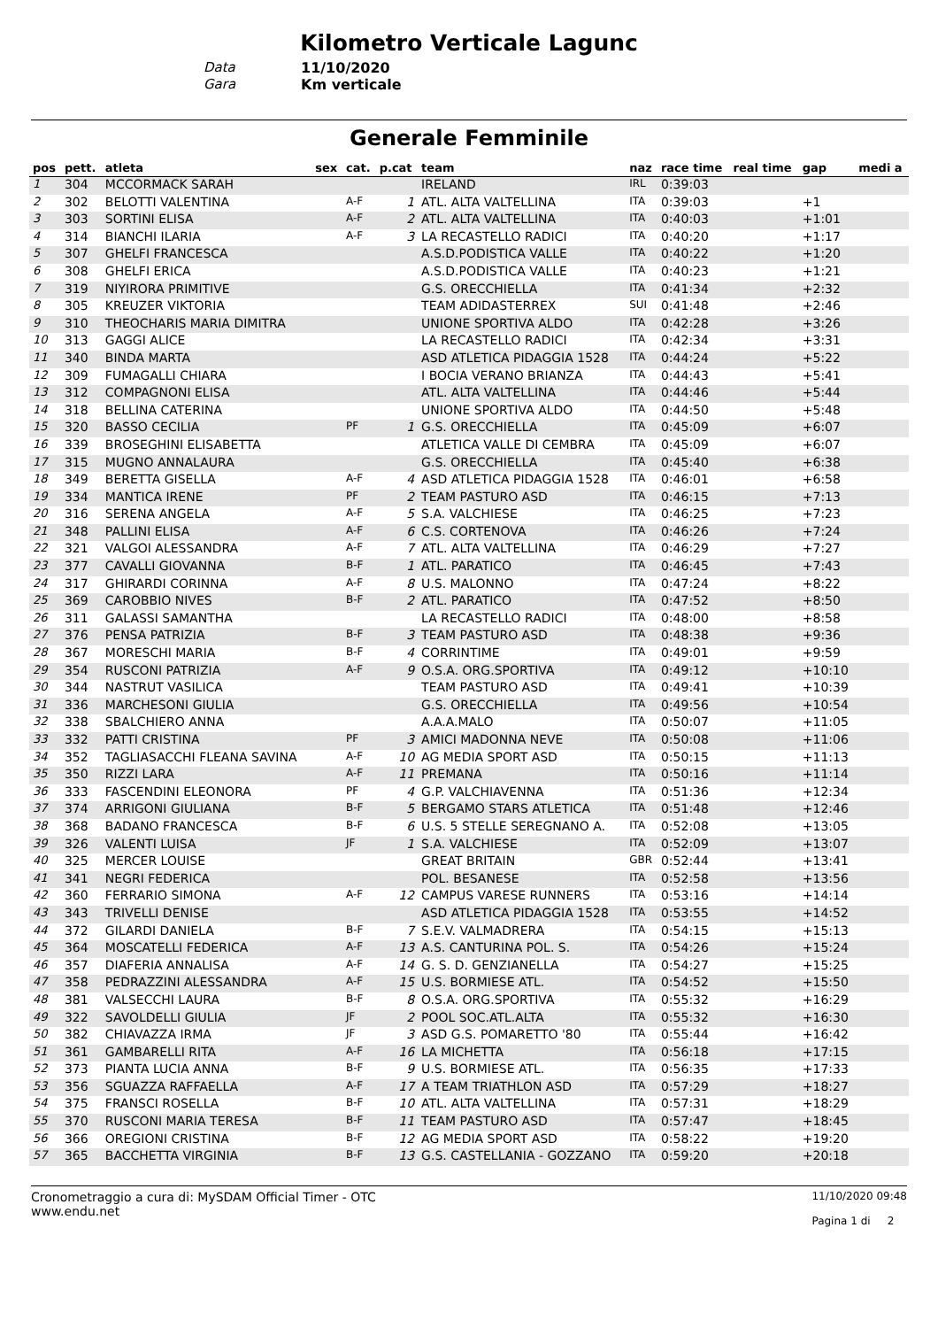Kilometro Verticale Lagunc
Data 11/10/2020
Gara Km verticale
Generale Femminile
| pos | pett. | atleta | sex | cat. | p.cat | team | naz | race time | real time | gap | medi a |
| --- | --- | --- | --- | --- | --- | --- | --- | --- | --- | --- | --- |
| 1 | 304 | MCCORMACK SARAH | | | | IRELAND | IRL | 0:39:03 | | | |
| 2 | 302 | BELOTTI VALENTINA | | A-F | 1 | ATL. ALTA VALTELLINA | ITA | 0:39:03 | | +1 | |
| 3 | 303 | SORTINI ELISA | | A-F | 2 | ATL. ALTA VALTELLINA | ITA | 0:40:03 | | +1:01 | |
| 4 | 314 | BIANCHI ILARIA | | A-F | 3 | LA RECASTELLO RADICI | ITA | 0:40:20 | | +1:17 | |
| 5 | 307 | GHELFI FRANCESCA | | | | A.S.D.PODISTICA VALLE | ITA | 0:40:22 | | +1:20 | |
| 6 | 308 | GHELFI ERICA | | | | A.S.D.PODISTICA VALLE | ITA | 0:40:23 | | +1:21 | |
| 7 | 319 | NIYIRORA PRIMITIVE | | | | G.S. ORECCHIELLA | ITA | 0:41:34 | | +2:32 | |
| 8 | 305 | KREUZER VIKTORIA | | | | TEAM ADIDASTERREX | SUI | 0:41:48 | | +2:46 | |
| 9 | 310 | THEOCHARIS MARIA DIMITRA | | | | UNIONE SPORTIVA ALDO | ITA | 0:42:28 | | +3:26 | |
| 10 | 313 | GAGGI ALICE | | | | LA RECASTELLO RADICI | ITA | 0:42:34 | | +3:31 | |
| 11 | 340 | BINDA MARTA | | | | ASD ATLETICA PIDAGGIA 1528 | ITA | 0:44:24 | | +5:22 | |
| 12 | 309 | FUMAGALLI CHIARA | | | | I BOCIA VERANO BRIANZA | ITA | 0:44:43 | | +5:41 | |
| 13 | 312 | COMPAGNONI ELISA | | | | ATL. ALTA VALTELLINA | ITA | 0:44:46 | | +5:44 | |
| 14 | 318 | BELLINA CATERINA | | | | UNIONE SPORTIVA ALDO | ITA | 0:44:50 | | +5:48 | |
| 15 | 320 | BASSO CECILIA | | PF | 1 | G.S. ORECCHIELLA | ITA | 0:45:09 | | +6:07 | |
| 16 | 339 | BROSEGHINI ELISABETTA | | | | ATLETICA VALLE DI CEMBRA | ITA | 0:45:09 | | +6:07 | |
| 17 | 315 | MUGNO ANNALAURA | | | | G.S. ORECCHIELLA | ITA | 0:45:40 | | +6:38 | |
| 18 | 349 | BERETTA GISELLA | | A-F | 4 | ASD ATLETICA PIDAGGIA 1528 | ITA | 0:46:01 | | +6:58 | |
| 19 | 334 | MANTICA IRENE | | PF | 2 | TEAM PASTURO ASD | ITA | 0:46:15 | | +7:13 | |
| 20 | 316 | SERENA ANGELA | | A-F | 5 | S.A. VALCHIESE | ITA | 0:46:25 | | +7:23 | |
| 21 | 348 | PALLINI ELISA | | A-F | 6 | C.S. CORTENOVA | ITA | 0:46:26 | | +7:24 | |
| 22 | 321 | VALGOI ALESSANDRA | | A-F | 7 | ATL. ALTA VALTELLINA | ITA | 0:46:29 | | +7:27 | |
| 23 | 377 | CAVALLI GIOVANNA | | B-F | 1 | ATL. PARATICO | ITA | 0:46:45 | | +7:43 | |
| 24 | 317 | GHIRARDI CORINNA | | A-F | 8 | U.S. MALONNO | ITA | 0:47:24 | | +8:22 | |
| 25 | 369 | CAROBBIO NIVES | | B-F | 2 | ATL. PARATICO | ITA | 0:47:52 | | +8:50 | |
| 26 | 311 | GALASSI SAMANTHA | | | | LA RECASTELLO RADICI | ITA | 0:48:00 | | +8:58 | |
| 27 | 376 | PENSA PATRIZIA | | B-F | 3 | TEAM PASTURO ASD | ITA | 0:48:38 | | +9:36 | |
| 28 | 367 | MORESCHI MARIA | | B-F | 4 | CORRINTIME | ITA | 0:49:01 | | +9:59 | |
| 29 | 354 | RUSCONI PATRIZIA | | A-F | 9 | O.S.A. ORG.SPORTIVA | ITA | 0:49:12 | | +10:10 | |
| 30 | 344 | NASTRUT VASILICA | | | | TEAM PASTURO ASD | ITA | 0:49:41 | | +10:39 | |
| 31 | 336 | MARCHESONI GIULIA | | | | G.S. ORECCHIELLA | ITA | 0:49:56 | | +10:54 | |
| 32 | 338 | SBALCHIERO ANNA | | | | A.A.A.MALO | ITA | 0:50:07 | | +11:05 | |
| 33 | 332 | PATTI CRISTINA | | PF | 3 | AMICI MADONNA NEVE | ITA | 0:50:08 | | +11:06 | |
| 34 | 352 | TAGLIASACCHI FLEANA SAVINA | | A-F | 10 | AG MEDIA SPORT ASD | ITA | 0:50:15 | | +11:13 | |
| 35 | 350 | RIZZI LARA | | A-F | 11 | PREMANA | ITA | 0:50:16 | | +11:14 | |
| 36 | 333 | FASCENDINI ELEONORA | | PF | 4 | G.P. VALCHIAVENNA | ITA | 0:51:36 | | +12:34 | |
| 37 | 374 | ARRIGONI GIULIANA | | B-F | 5 | BERGAMO STARS ATLETICA | ITA | 0:51:48 | | +12:46 | |
| 38 | 368 | BADANO FRANCESCA | | B-F | 6 | U.S. 5 STELLE SEREGNANO A. | ITA | 0:52:08 | | +13:05 | |
| 39 | 326 | VALENTI LUISA | | JF | 1 | S.A. VALCHIESE | ITA | 0:52:09 | | +13:07 | |
| 40 | 325 | MERCER LOUISE | | | | GREAT BRITAIN | GBR | 0:52:44 | | +13:41 | |
| 41 | 341 | NEGRI FEDERICA | | | | POL. BESANESE | ITA | 0:52:58 | | +13:56 | |
| 42 | 360 | FERRARIO SIMONA | | A-F | 12 | CAMPUS VARESE RUNNERS | ITA | 0:53:16 | | +14:14 | |
| 43 | 343 | TRIVELLI DENISE | | | | ASD ATLETICA PIDAGGIA 1528 | ITA | 0:53:55 | | +14:52 | |
| 44 | 372 | GILARDI DANIELA | | B-F | 7 | S.E.V. VALMADRERA | ITA | 0:54:15 | | +15:13 | |
| 45 | 364 | MOSCATELLI FEDERICA | | A-F | 13 | A.S. CANTURINA POL. S. | ITA | 0:54:26 | | +15:24 | |
| 46 | 357 | DIAFERIA ANNALISA | | A-F | 14 | G. S. D. GENZIANELLA | ITA | 0:54:27 | | +15:25 | |
| 47 | 358 | PEDRAZZINI ALESSANDRA | | A-F | 15 | U.S. BORMIESE ATL. | ITA | 0:54:52 | | +15:50 | |
| 48 | 381 | VALSECCHI LAURA | | B-F | 8 | O.S.A. ORG.SPORTIVA | ITA | 0:55:32 | | +16:29 | |
| 49 | 322 | SAVOLDELLI GIULIA | | JF | 2 | POOL SOC.ATL.ALTA | ITA | 0:55:32 | | +16:30 | |
| 50 | 382 | CHIAVAZZA IRMA | | JF | 3 | ASD G.S. POMARETTO '80 | ITA | 0:55:44 | | +16:42 | |
| 51 | 361 | GAMBARELLI RITA | | A-F | 16 | LA MICHETTA | ITA | 0:56:18 | | +17:15 | |
| 52 | 373 | PIANTA LUCIA ANNA | | B-F | 9 | U.S. BORMIESE ATL. | ITA | 0:56:35 | | +17:33 | |
| 53 | 356 | SGUAZZA RAFFAELLA | | A-F | 17 | A TEAM TRIATHLON ASD | ITA | 0:57:29 | | +18:27 | |
| 54 | 375 | FRANSCI ROSELLA | | B-F | 10 | ATL. ALTA VALTELLINA | ITA | 0:57:31 | | +18:29 | |
| 55 | 370 | RUSCONI MARIA TERESA | | B-F | 11 | TEAM PASTURO ASD | ITA | 0:57:47 | | +18:45 | |
| 56 | 366 | OREGIONI CRISTINA | | B-F | 12 | AG MEDIA SPORT ASD | ITA | 0:58:22 | | +19:20 | |
| 57 | 365 | BACCHETTA VIRGINIA | | B-F | 13 | G.S. CASTELLANIA - GOZZANO | ITA | 0:59:20 | | +20:18 | |
Cronometraggio a cura di: MySDAM Official Timer - OTC
www.endu.net
11/10/2020 09:48
Pagina 1 di 2